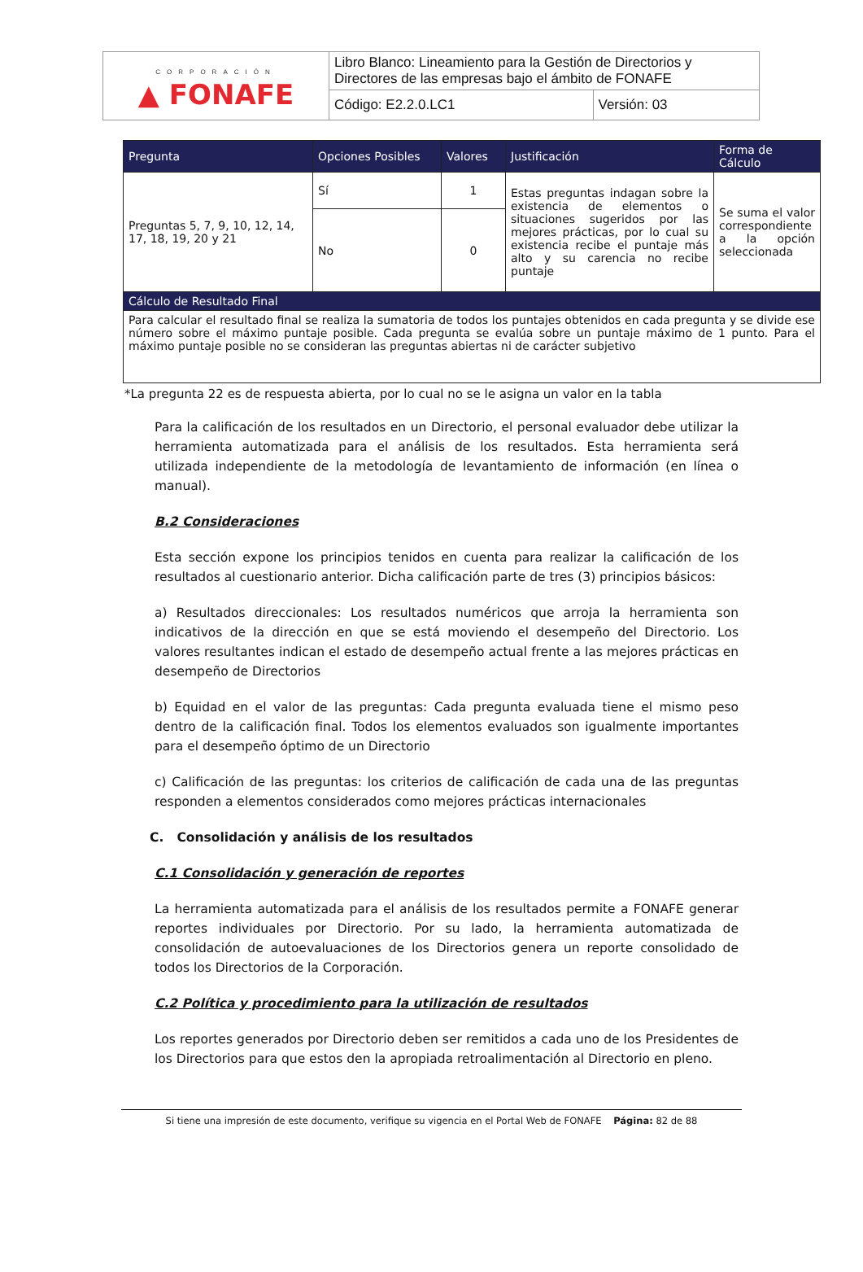| CORPORACIÓN ▲ FONAFE | Libro Blanco: Lineamiento para la Gestión de Directorios y Directores de las empresas bajo el ámbito de FONAFE | |
| | Código: E2.2.0.LC1 | Versión: 03 |
| Pregunta | Opciones Posibles | Valores | Justificación | Forma de Cálculo |
| --- | --- | --- | --- | --- |
| Preguntas 5, 7, 9, 10, 12, 14, 17, 18, 19, 20 y 21 | Sí | 1 | Estas preguntas indagan sobre la existencia de elementos o situaciones sugeridos por las mejores prácticas, por lo cual su existencia recibe el puntaje más alto y su carencia no recibe puntaje | Se suma el valor correspondiente a la opción seleccionada |
| | No | 0 | | |
| Cálculo de Resultado Final | | | | |
| Para calcular el resultado final se realiza la sumatoria de todos los puntajes obtenidos en cada pregunta y se divide ese número sobre el máximo puntaje posible. Cada pregunta se evalúa sobre un puntaje máximo de 1 punto. Para el máximo puntaje posible no se consideran las preguntas abiertas ni de carácter subjetivo | | | | |
*La pregunta 22 es de respuesta abierta, por lo cual no se le asigna un valor en la tabla
Para la calificación de los resultados en un Directorio, el personal evaluador debe utilizar la herramienta automatizada para el análisis de los resultados. Esta herramienta será utilizada independiente de la metodología de levantamiento de información (en línea o manual).
B.2 Consideraciones
Esta sección expone los principios tenidos en cuenta para realizar la calificación de los resultados al cuestionario anterior. Dicha calificación parte de tres (3) principios básicos:
a) Resultados direccionales: Los resultados numéricos que arroja la herramienta son indicativos de la dirección en que se está moviendo el desempeño del Directorio. Los valores resultantes indican el estado de desempeño actual frente a las mejores prácticas en desempeño de Directorios
b) Equidad en el valor de las preguntas: Cada pregunta evaluada tiene el mismo peso dentro de la calificación final. Todos los elementos evaluados son igualmente importantes para el desempeño óptimo de un Directorio
c) Calificación de las preguntas: los criterios de calificación de cada una de las preguntas responden a elementos considerados como mejores prácticas internacionales
C. Consolidación y análisis de los resultados
C.1 Consolidación y generación de reportes
La herramienta automatizada para el análisis de los resultados permite a FONAFE generar reportes individuales por Directorio. Por su lado, la herramienta automatizada de consolidación de autoevaluaciones de los Directorios genera un reporte consolidado de todos los Directorios de la Corporación.
C.2 Política y procedimiento para la utilización de resultados
Los reportes generados por Directorio deben ser remitidos a cada uno de los Presidentes de los Directorios para que estos den la apropiada retroalimentación al Directorio en pleno.
Si tiene una impresión de este documento, verifique su vigencia en el Portal Web de FONAFE Página: 82 de 88